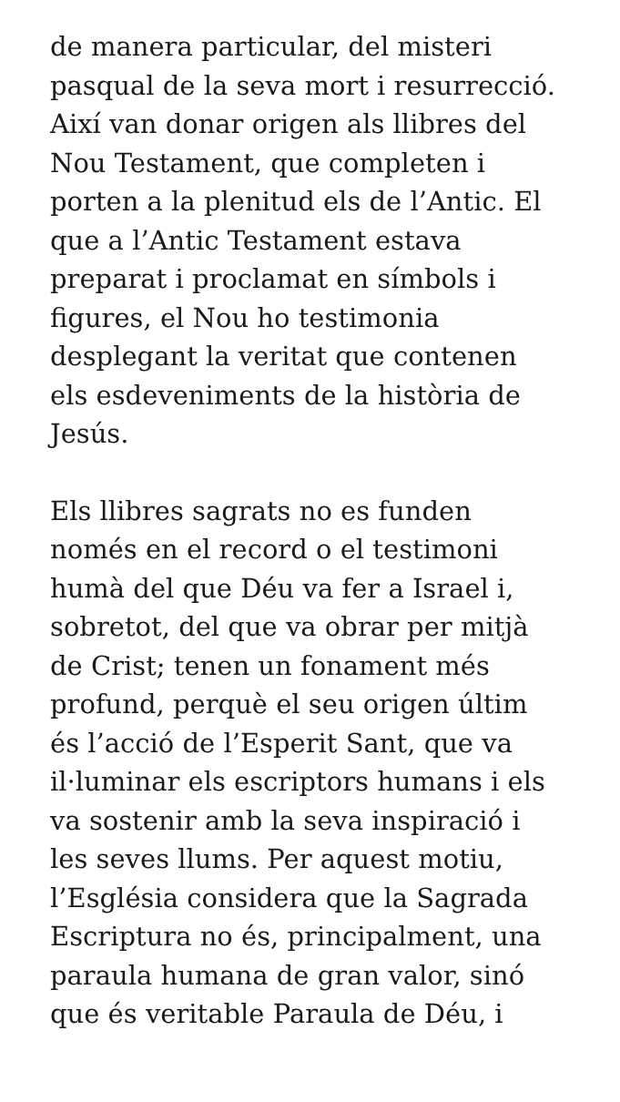de manera particular, del misteri
pasqual de la seva mort i resurrecció.
Així van donar origen als llibres del
Nou Testament, que completen i
porten a la plenitud els de l’Antic. El
que a l’Antic Testament estava
preparat i proclamat en símbols i
figures, el Nou ho testimonia
desplegant la veritat que contenen
els esdeveniments de la història de
Jesús.
Els llibres sagrats no es funden
només en el record o el testimoni
humà del que Déu va fer a Israel i,
sobretot, del que va obrar per mitjà
de Crist; tenen un fonament més
profund, perquè el seu origen últim
és l’acció de l’Esperit Sant, que va
il·luminar els escriptors humans i els
va sostenir amb la seva inspiració i
les seves llums. Per aquest motiu,
l’Església considera que la Sagrada
Escriptura no és, principalment, una
paraula humana de gran valor, sinó
que és veritable Paraula de Déu, i